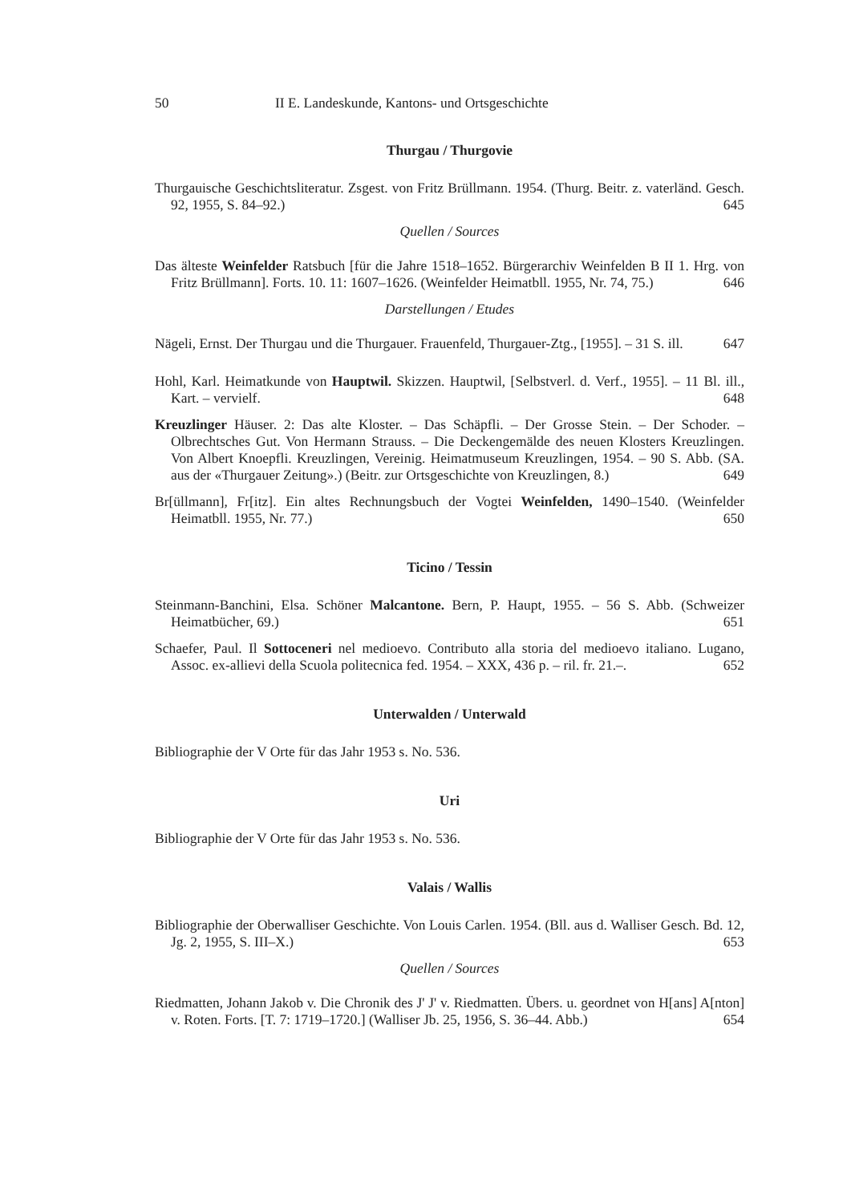50 II E. Landeskunde, Kantons- und Ortsgeschichte
Thurgau / Thurgovie
Thurgauische Geschichtsliteratur. Zsgest. von Fritz Brüllmann. 1954. (Thurg. Beitr. z. vaterländ. Gesch. 92, 1955, S. 84–92.) 645
Quellen / Sources
Das älteste Weinfelder Ratsbuch [für die Jahre 1518–1652. Bürgerarchiv Weinfelden B II 1. Hrg. von Fritz Brüllmann]. Forts. 10. 11: 1607–1626. (Weinfelder Heimatbll. 1955, Nr. 74, 75.) 646
Darstellungen / Etudes
Nägeli, Ernst. Der Thurgau und die Thurgauer. Frauenfeld, Thurgauer-Ztg., [1955]. – 31 S. ill. 647
Hohl, Karl. Heimatkunde von Hauptwil. Skizzen. Hauptwil, [Selbstverl. d. Verf., 1955]. – 11 Bl. ill., Kart. – vervielf. 648
Kreuzlinger Häuser. 2: Das alte Kloster. – Das Schäpfli. – Der Grosse Stein. – Der Schoder. – Olbrechtsches Gut. Von Hermann Strauss. – Die Deckengemälde des neuen Klosters Kreuzlingen. Von Albert Knoepfli. Kreuzlingen, Vereinig. Heimatmuseum Kreuzlingen, 1954. – 90 S. Abb. (SA. aus der «Thurgauer Zeitung».) (Beitr. zur Ortsgeschichte von Kreuzlingen, 8.) 649
Br[üllmann], Fr[itz]. Ein altes Rechnungsbuch der Vogtei Weinfelden, 1490–1540. (Weinfelder Heimatbll. 1955, Nr. 77.) 650
Ticino / Tessin
Steinmann-Banchini, Elsa. Schöner Malcantone. Bern, P. Haupt, 1955. – 56 S. Abb. (Schweizer Heimatbücher, 69.) 651
Schaefer, Paul. Il Sottoceneri nel medioevo. Contributo alla storia del medioevo italiano. Lugano, Assoc. ex-allievi della Scuola politecnica fed. 1954. – XXX, 436 p. – ril. fr. 21.–. 652
Unterwalden / Unterwald
Bibliographie der V Orte für das Jahr 1953 s. No. 536.
Uri
Bibliographie der V Orte für das Jahr 1953 s. No. 536.
Valais / Wallis
Bibliographie der Oberwalliser Geschichte. Von Louis Carlen. 1954. (Bll. aus d. Walliser Gesch. Bd. 12, Jg. 2, 1955, S. III–X.) 653
Quellen / Sources
Riedmatten, Johann Jakob v. Die Chronik des J' J' v. Riedmatten. Übers. u. geordnet von H[ans] A[nton] v. Roten. Forts. [T. 7: 1719–1720.] (Walliser Jb. 25, 1956, S. 36–44. Abb.) 654